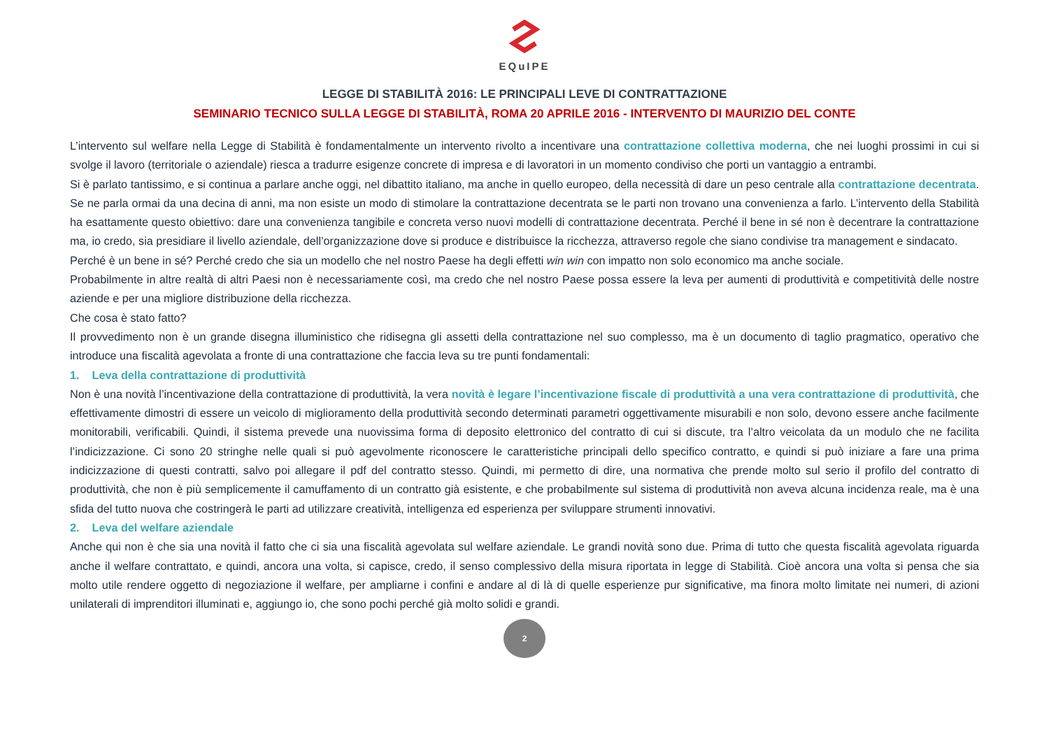EQuIPE
LEGGE DI STABILITÀ 2016: LE PRINCIPALI LEVE DI CONTRATTAZIONE
SEMINARIO TECNICO SULLA LEGGE DI STABILITÀ, ROMA 20 APRILE 2016 - INTERVENTO DI MAURIZIO DEL CONTE
L’intervento sul welfare nella Legge di Stabilità è fondamentalmente un intervento rivolto a incentivare una contrattazione collettiva moderna, che nei luoghi prossimi in cui si svolge il lavoro (territoriale o aziendale) riesca a tradurre esigenze concrete di impresa e di lavoratori in un momento condiviso che porti un vantaggio a entrambi.
Si è parlato tantissimo, e si continua a parlare anche oggi, nel dibattito italiano, ma anche in quello europeo, della necessità di dare un peso centrale alla contrattazione decentrata. Se ne parla ormai da una decina di anni, ma non esiste un modo di stimolare la contrattazione decentrata se le parti non trovano una convenienza a farlo. L’intervento della Stabilità ha esattamente questo obiettivo: dare una convenienza tangibile e concreta verso nuovi modelli di contrattazione decentrata. Perché il bene in sé non è decentrare la contrattazione ma, io credo, sia presidiare il livello aziendale, dell’organizzazione dove si produce e distribuisce la ricchezza, attraverso regole che siano condivise tra management e sindacato.
Perché è un bene in sé? Perché credo che sia un modello che nel nostro Paese ha degli effetti win win con impatto non solo economico ma anche sociale.
Probabilmente in altre realtà di altri Paesi non è necessariamente così, ma credo che nel nostro Paese possa essere la leva per aumenti di produttività e competitività delle nostre aziende e per una migliore distribuzione della ricchezza.
Che cosa è stato fatto?
Il provvedimento non è un grande disegna illuministico che ridisegna gli assetti della contrattazione nel suo complesso, ma è un documento di taglio pragmatico, operativo che introduce una fiscalità agevolata a fronte di una contrattazione che faccia leva su tre punti fondamentali:
1. Leva della contrattazione di produttività
Non è una novità l’incentivazione della contrattazione di produttività, la vera novità è legare l’incentivazione fiscale di produttività a una vera contrattazione di produttività, che effettivamente dimostri di essere un veicolo di miglioramento della produttività secondo determinati parametri oggettivamente misurabili e non solo, devono essere anche facilmente monitorabili, verificabili. Quindi, il sistema prevede una nuovissima forma di deposito elettronico del contratto di cui si discute, tra l’altro veicolata da un modulo che ne facilita l’indicizzazione. Ci sono 20 stringhe nelle quali si può agevolmente riconoscere le caratteristiche principali dello specifico contratto, e quindi si può iniziare a fare una prima indicizzazione di questi contratti, salvo poi allegare il pdf del contratto stesso. Quindi, mi permetto di dire, una normativa che prende molto sul serio il profilo del contratto di produttività, che non è più semplicemente il camuffamento di un contratto già esistente, e che probabilmente sul sistema di produttività non aveva alcuna incidenza reale, ma è una sfida del tutto nuova che costringerà le parti ad utilizzare creatività, intelligenza ed esperienza per sviluppare strumenti innovativi.
2. Leva del welfare aziendale
Anche qui non è che sia una novità il fatto che ci sia una fiscalità agevolata sul welfare aziendale. Le grandi novità sono due. Prima di tutto che questa fiscalità agevolata riguarda anche il welfare contrattato, e quindi, ancora una volta, si capisce, credo, il senso complessivo della misura riportata in legge di Stabilità. Cioè ancora una volta si pensa che sia molto utile rendere oggetto di negoziazione il welfare, per ampliarne i confini e andare al di là di quelle esperienze pur significative, ma finora molto limitate nei numeri, di azioni unilaterali di imprenditori illuminati e, aggiungo io, che sono pochi perché già molto solidi e grandi.
2